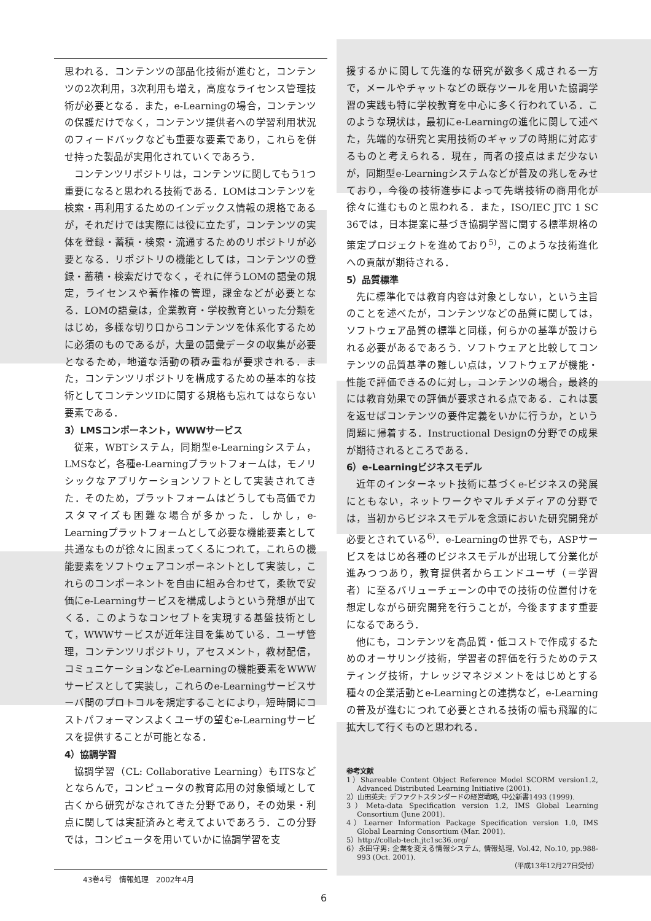思われる．コンテンツの部品化技術が進むと，コンテンツの2次利用，3次利用も増え，高度なライセンス管理技術が必要となる．また，e-Learningの場合，コンテンツの保護だけでなく，コンテンツ提供者への学習利用状況のフィードバックなども重要な要素であり，これらを併せ持った製品が実用化されていくであろう．
コンテンツリポジトリは，コンテンツに関してもう1つ重要になると思われる技術である．LOMはコンテンツを検索・再利用するためのインデックス情報の規格であるが，それだけでは実際には役に立たず，コンテンツの実体を登録・蓄積・検索・流通するためのリポジトリが必要となる．リポジトリの機能としては，コンテンツの登録・蓄積・検索だけでなく，それに伴うLOMの語彙の規定，ライセンスや著作権の管理，課金などが必要となる．LOMの語彙は，企業教育・学校教育といった分類をはじめ，多様な切り口からコンテンツを体系化するために必須のものであるが，大量の語彙データの収集が必要となるため，地道な活動の積み重ねが要求される．また，コンテンツリポジトリを構成するための基本的な技術としてコンテンツIDに関する規格も忘れてはならない要素である．
3）LMSコンポーネント，WWWサービス
従来，WBTシステム，同期型e-Learningシステム，LMSなど，各種e-Learningプラットフォームは，モノリシックなアプリケーションソフトとして実装されてきた．そのため，プラットフォームはどうしても高価でカスタマイズも困難な場合が多かった．しかし，e-Learningプラットフォームとして必要な機能要素として共通なものが徐々に固まってくるにつれて，これらの機能要素をソフトウェアコンポーネントとして実装し，これらのコンポーネントを自由に組み合わせて，柔軟で安価にe-Learningサービスを構成しようという発想が出てくる．このようなコンセプトを実現する基盤技術として，WWWサービスが近年注目を集めている．ユーザ管理，コンテンツリポジトリ，アセスメント，教材配信，コミュニケーションなどe-Learningの機能要素をWWWサービスとして実装し，これらのe-Learningサービスサーバ間のプロトコルを規定することにより，短時間にコストパフォーマンスよくユーザの望むe-Learningサービスを提供することが可能となる．
4）協調学習
協調学習（CL: Collaborative Learning）もITSなどとならんで，コンピュータの教育応用の対象領域として古くから研究がなされてきた分野であり，その効果・利点に関しては実証済みと考えてよいであろう．この分野では，コンピュータを用いていかに協調学習を支
援するかに関して先進的な研究が数多く成される一方で，メールやチャットなどの既存ツールを用いた協調学習の実践も特に学校教育を中心に多く行われている．このような現状は，最初にe-Learningの進化に関して述べた，先端的な研究と実用技術のギャップの時期に対応するものと考えられる．現在，両者の接点はまだ少ないが，同期型e-Learningシステムなどが普及の兆しをみせており，今後の技術進歩によって先端技術の商用化が徐々に進むものと思われる．また，ISO/IEC JTC 1 SC 36では，日本提案に基づき協調学習に関する標準規格の策定プロジェクトを進めており<sup>5)</sup>，このような技術進化への貢献が期待される．
5）品質標準
先に標準化では教育内容は対象としない，という主旨のことを述べたが，コンテンツなどの品質に関しては，ソフトウェア品質の標準と同様，何らかの基準が設けられる必要があるであろう．ソフトウェアと比較してコンテンツの品質基準の難しい点は，ソフトウェアが機能・性能で評価できるのに対し，コンテンツの場合，最終的には教育効果での評価が要求される点である．これは裏を返せばコンテンツの要件定義をいかに行うか，という問題に帰着する．Instructional Designの分野での成果が期待されるところである．
6）e-Learningビジネスモデル
近年のインターネット技術に基づくe-ビジネスの発展にともない，ネットワークやマルチメディアの分野では，当初からビジネスモデルを念頭においた研究開発が必要とされている<sup>6)</sup>．e-Learningの世界でも，ASPサービスをはじめ各種のビジネスモデルが出現して分業化が進みつつあり，教育提供者からエンドユーザ（＝学習者）に至るバリューチェーンの中での技術の位置付けを想定しながら研究開発を行うことが，今後ますます重要になるであろう．
他にも，コンテンツを高品質・低コストで作成するためのオーサリング技術，学習者の評価を行うためのテスティング技術，ナレッジマネジメントをはじめとする種々の企業活動とe-Learningとの連携など，e-Learningの普及が進むにつれて必要とされる技術の幅も飛躍的に拡大して行くものと思われる．
参考文献
1）Shareable Content Object Reference Model SCORM version1.2, Advanced Distributed Learning Initiative (2001).
2）山田英夫: デファクトスタンダードの経営戦略, 中公新書1493 (1999).
3）Meta-data Specification version 1.2, IMS Global Learning Consortium (June 2001).
4）Learner Information Package Specification version 1.0, IMS Global Learning Consortium (Mar. 2001).
5）http://collab-tech.jtc1sc36.org/
6）永田守男: 企業を変える情報システム, 情報処理, Vol.42, No.10, pp.988-993 (Oct. 2001).
（平成13年12月27日受付）
43巻4号　情報処理　2002年4月
6